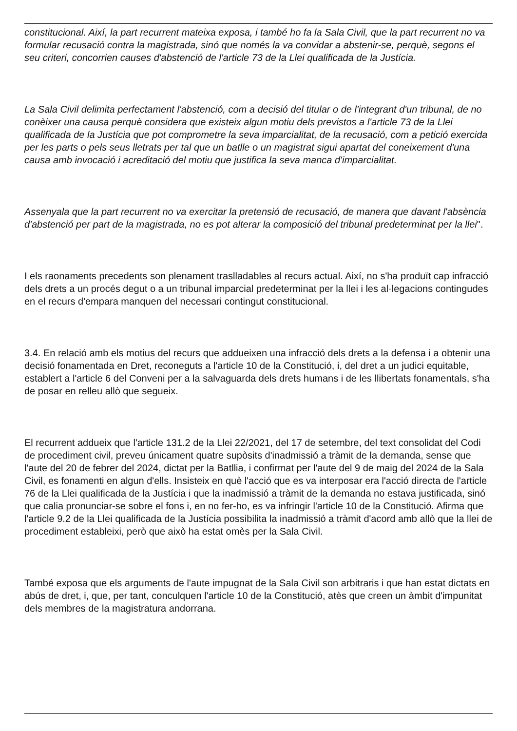constitucional. Així, la part recurrent mateixa exposa, i també ho fa la Sala Civil, que la part recurrent no va formular recusació contra la magistrada, sinó que només la va convidar a abstenir-se, perquè, segons el seu criteri, concorrien causes d'abstenció de l'article 73 de la Llei qualificada de la Justícia.
La Sala Civil delimita perfectament l'abstenció, com a decisió del titular o de l'integrant d'un tribunal, de no conèixer una causa perquè considera que existeix algun motiu dels previstos a l'article 73 de la Llei qualificada de la Justícia que pot comprometre la seva imparcialitat, de la recusació, com a petició exercida per les parts o pels seus lletrats per tal que un batlle o un magistrat sigui apartat del coneixement d'una causa amb invocació i acreditació del motiu que justifica la seva manca d'imparcialitat.
Assenyala que la part recurrent no va exercitar la pretensió de recusació, de manera que davant l'absència d'abstenció per part de la magistrada, no es pot alterar la composició del tribunal predeterminat per la llei".
I els raonaments precedents son plenament traslladables al recurs actual. Així, no s'ha produït cap infracció dels drets a un procés degut o a un tribunal imparcial predeterminat per la llei i les al·legacions contingudes en el recurs d'empara manquen del necessari contingut constitucional.
3.4. En relació amb els motius del recurs que addueixen una infracció dels drets a la defensa i a obtenir una decisió fonamentada en Dret, reconeguts a l'article 10 de la Constitució, i, del dret a un judici equitable, establert a l'article 6 del Conveni per a la salvaguarda dels drets humans i de les llibertats fonamentals, s'ha de posar en relleu allò que segueix.
El recurrent addueix que l'article 131.2 de la Llei 22/2021, del 17 de setembre, del text consolidat del Codi de procediment civil, preveu únicament quatre supòsits d'inadmissió a tràmit de la demanda, sense que l'aute del 20 de febrer del 2024, dictat per la Batllia, i confirmat per l'aute del 9 de maig del 2024 de la Sala Civil, es fonamenti en algun d'ells. Insisteix en què l'acció que es va interposar era l'acció directa de l'article 76 de la Llei qualificada de la Justícia i que la inadmissió a tràmit de la demanda no estava justificada, sinó que calia pronunciar-se sobre el fons i, en no fer-ho, es va infringir l'article 10 de la Constitució. Afirma que l'article 9.2 de la Llei qualificada de la Justícia possibilita la inadmissió a tràmit d'acord amb allò que la llei de procediment estableixi, però que això ha estat omès per la Sala Civil.
També exposa que els arguments de l'aute impugnat de la Sala Civil son arbitraris i que han estat dictats en abús de dret, i, que, per tant, conculquen l'article 10 de la Constitució, atès que creen un àmbit d'impunitat dels membres de la magistratura andorrana.